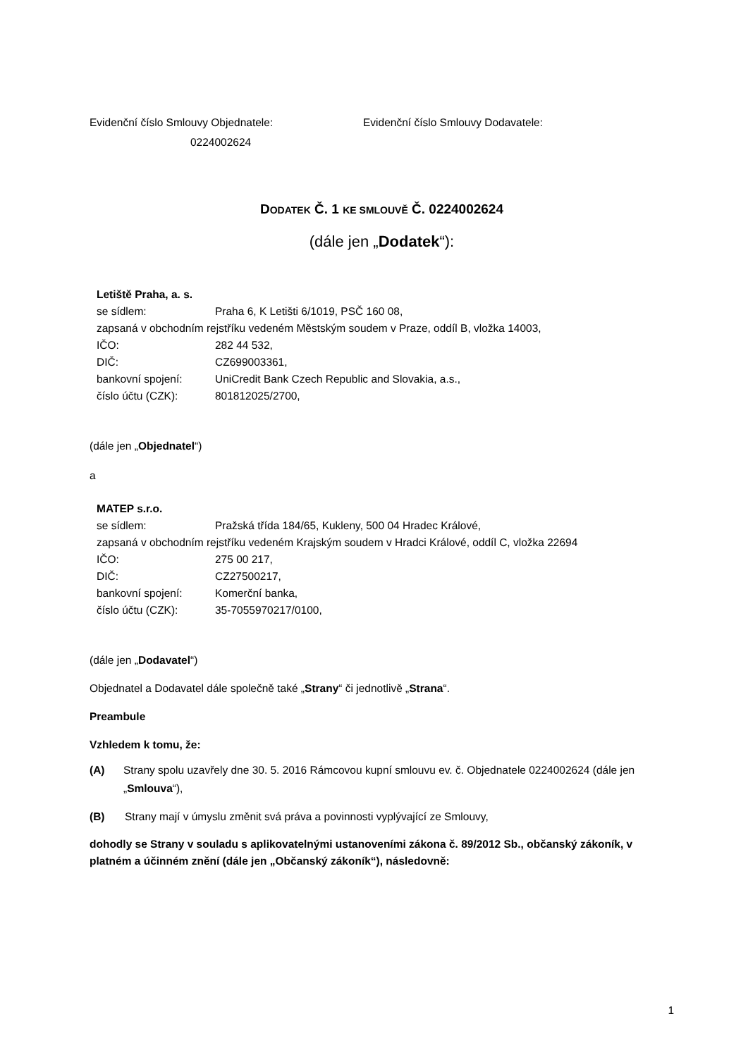Evidenční číslo Smlouvy Objednatele: Evidenční číslo Smlouvy Dodavatele:
0224002624
DODATEK Č. 1 KE SMLOUVĚ Č. 0224002624
(dále jen „Dodatek“):
Letiště Praha, a. s.
se sídlem: Praha 6, K Letišti 6/1019, PSČ 160 08,
zapsaná v obchodním rejstříku vedeném Městským soudem v Praze, oddíl B, vložka 14003,
IČO: 282 44 532,
DIČ: CZ699003361,
bankovní spojení: UniCredit Bank Czech Republic and Slovakia, a.s.,
číslo účtu (CZK): 801812025/2700,
(dále jen „Objednatel“)
a
MATEP s.r.o.
se sídlem: Pražská třída 184/65, Kukleny, 500 04 Hradec Králové,
zapsaná v obchodním rejstříku vedeném Krajským soudem v Hradci Králové, oddíl C, vložka 22694
IČO: 275 00 217,
DIČ: CZ27500217,
bankovní spojení: Komerční banka,
číslo účtu (CZK): 35-7055970217/0100,
(dále jen „Dodavatel“)
Objednatel a Dodavatel dále společně také „Strany“ či jednotlivě „Strana“.
Preambule
Vzhledem k tomu, že:
(A) Strany spolu uzavřely dne 30. 5. 2016 Rámcovou kupní smlouvu ev. č. Objednatele 0224002624 (dále jen „Smlouva“),
(B) Strany mají v úmyslu změnit svá práva a povinnosti vyplývající ze Smlouvy,
dohodly se Strany v souladu s aplikovatelnými ustanoveními zákona č. 89/2012 Sb., občanský zákoník, v platném a účinném znění (dále jen „Občanský zákoník“), následovně:
1